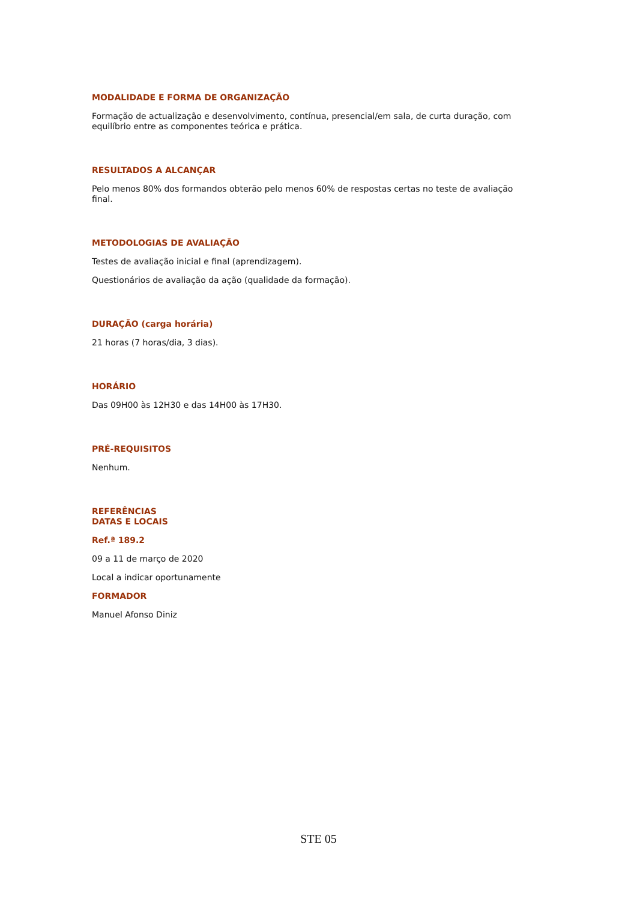MODALIDADE E FORMA DE ORGANIZAÇÃO
Formação de actualização e desenvolvimento, contínua, presencial/em sala, de curta duração, com equilíbrio entre as componentes teórica e prática.
RESULTADOS A ALCANÇAR
Pelo menos 80% dos formandos obterão pelo menos 60% de respostas certas no teste de avaliação final.
METODOLOGIAS DE AVALIAÇÃO
Testes de avaliação inicial e final (aprendizagem).
Questionários de avaliação da ação (qualidade da formação).
DURAÇÃO (carga horária)
21 horas (7 horas/dia, 3 dias).
HORÁRIO
Das 09H00 às 12H30 e das 14H00 às 17H30.
PRÉ-REQUISITOS
Nenhum.
REFERÊNCIAS
DATAS E LOCAIS
Ref.ª 189.2
09 a 11 de março de 2020
Local a indicar oportunamente
FORMADOR
Manuel Afonso Diniz
STE 05